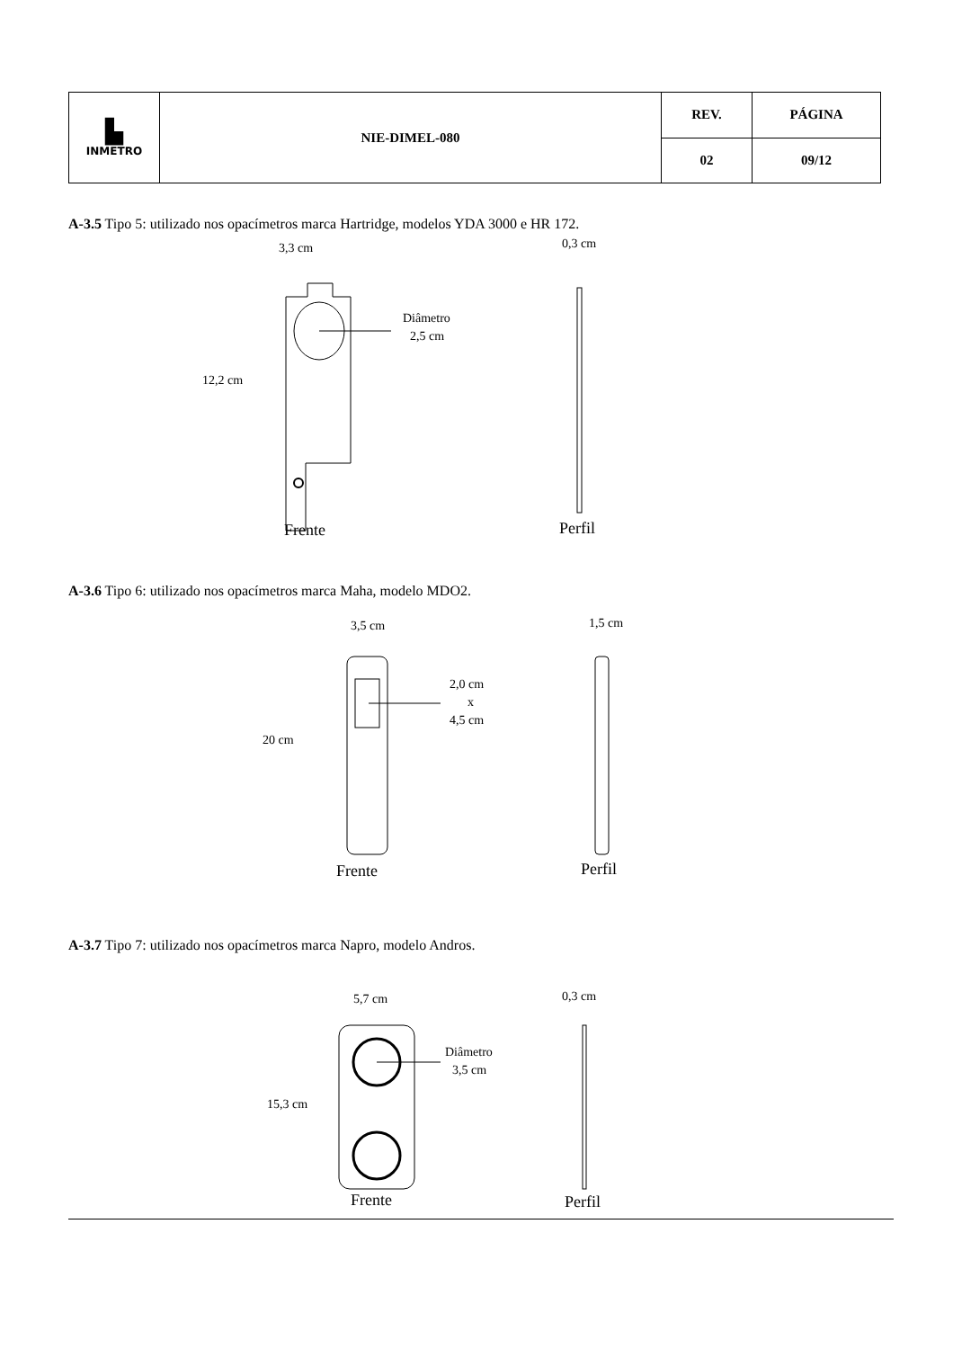| ▙ INMETRO | NIE-DIMEL-080 | REV. | PÁGINA |
| | | 02 | 09/12 |
A-3.5 Tipo 5: utilizado nos opacímetros marca Hartridge, modelos YDA 3000 e HR 172.
3,3 cm
0,3 cm
Diâmetro
2,5 cm
12,2 cm
Frente
Perfil
A-3.6 Tipo 6: utilizado nos opacímetros marca Maha, modelo MDO2.
3,5 cm
1,5 cm
2,0 cm
x
4,5 cm
20 cm
Frente
Perfil
A-3.7 Tipo 7: utilizado nos opacímetros marca Napro, modelo Andros.
5,7 cm
0,3 cm
Diâmetro
3,5 cm
15,3 cm
Frente
Perfil